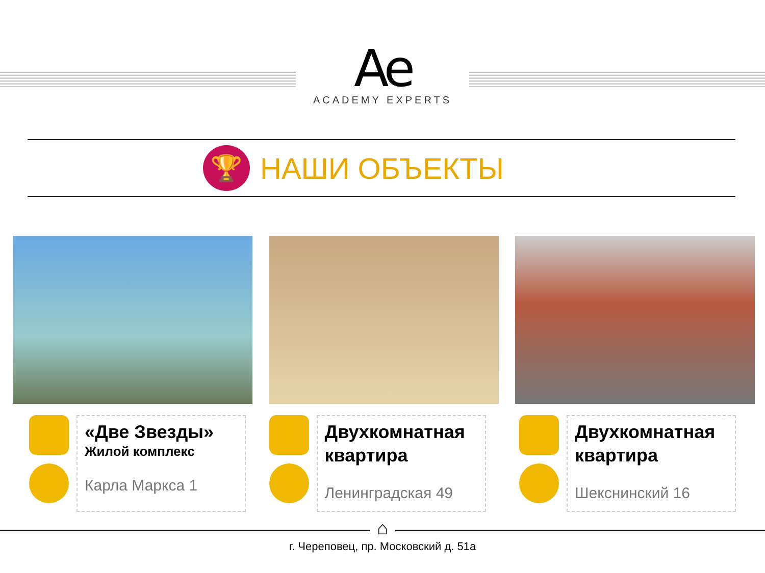Ae
ACADEMY EXPERTS
🏆
НАШИ ОБЪЕКТЫ
«Две Звезды»
Жилой комплекс
Карла Маркса 1
Двухкомнатная квартира
Ленинградская 49
Двухкомнатная квартира
Шекснинский 16
⌂
г. Череповец, пр. Московский д. 51а